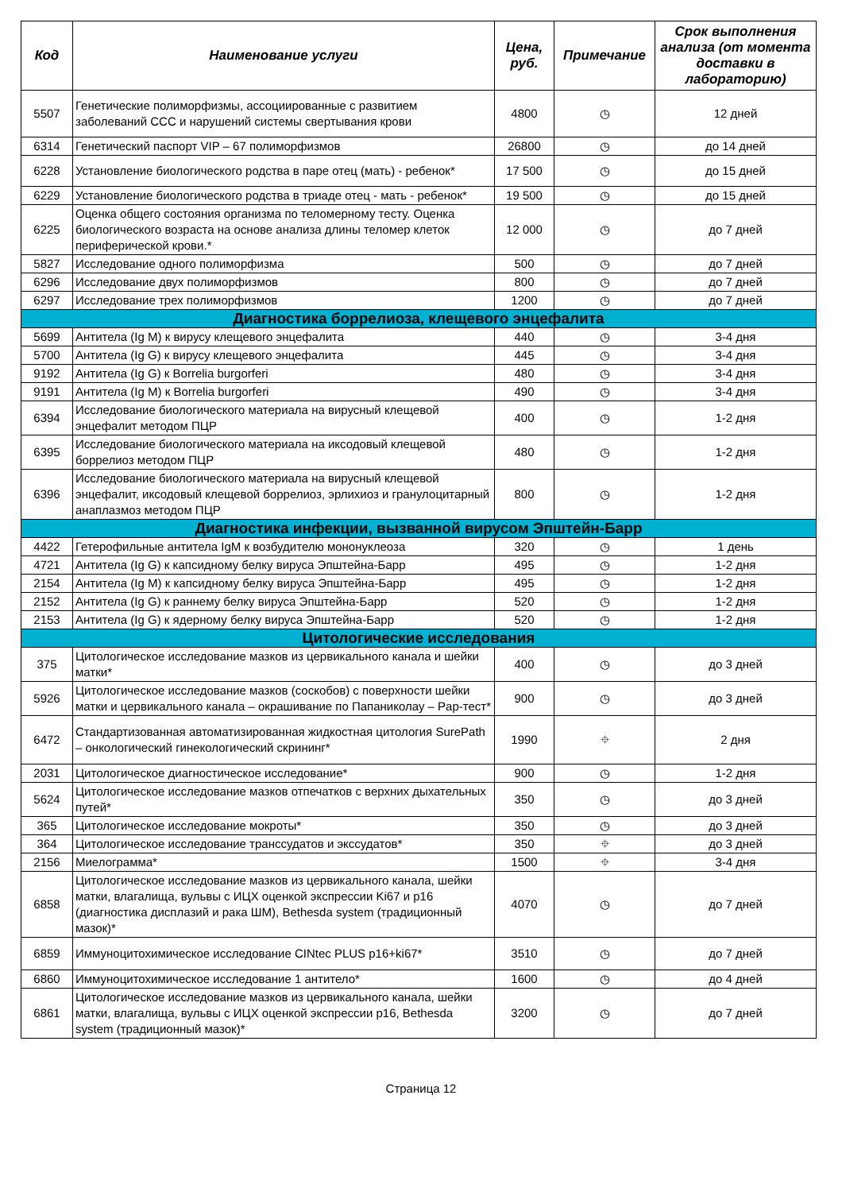| Код | Наименование услуги | Цена, руб. | Примечание | Срок выполнения анализа (от момента доставки в лабораторию) |
| --- | --- | --- | --- | --- |
| 5507 | Генетические полиморфизмы, ассоциированные с развитием заболеваний ССС и нарушений системы свертывания крови | 4800 | ◷ | 12 дней |
| 6314 | Генетический паспорт VIP – 67 полиморфизмов | 26800 | ◷ | до 14 дней |
| 6228 | Установление биологического родства в паре отец (мать) - ребенок* | 17 500 | ◷ | до 15 дней |
| 6229 | Установление биологического родства в триаде отец - мать - ребенок* | 19 500 | ◷ | до 15 дней |
| 6225 | Оценка общего состояния организма по теломерному тесту. Оценка биологического возраста на основе анализа длины теломер клеток периферической крови.* | 12 000 | ◷ | до 7 дней |
| 5827 | Исследование одного полиморфизма | 500 | ◷ | до 7 дней |
| 6296 | Исследование двух полиморфизмов | 800 | ◷ | до 7 дней |
| 6297 | Исследование трех полиморфизмов | 1200 | ◷ | до 7 дней |
| Диагностика боррелиоза, клещевого энцефалита | | | | |
| 5699 | Антитела (Ig M) к вирусу клещевого энцефалита | 440 | ◷ | 3-4 дня |
| 5700 | Антитела (Ig G) к вирусу клещевого энцефалита | 445 | ◷ | 3-4 дня |
| 9192 | Антитела (Ig G) к Borrelia burgorferi | 480 | ◷ | 3-4 дня |
| 9191 | Антитела (Ig M) к Borrelia burgorferi | 490 | ◷ | 3-4 дня |
| 6394 | Исследование биологического материала на вирусный клещевой энцефалит методом ПЦР | 400 | ◷ | 1-2 дня |
| 6395 | Исследование биологического материала на иксодовый клещевой боррелиоз методом ПЦР | 480 | ◷ | 1-2 дня |
| 6396 | Исследование биологического материала на вирусный клещевой энцефалит, иксодовый клещевой боррелиоз, эрлихиоз и гранулоцитарный анаплазмоз методом ПЦР | 800 | ◷ | 1-2 дня |
| Диагностика инфекции, вызванной вирусом Эпштейн-Барр | | | | |
| 4422 | Гетерофильные антитела IgM к возбудителю мононуклеоза | 320 | ◷ | 1 день |
| 4721 | Антитела (Ig G) к капсидному белку вируса Эпштейна-Барр | 495 | ◷ | 1-2 дня |
| 2154 | Антитела (Ig M) к капсидному белку вируса Эпштейна-Барр | 495 | ◷ | 1-2 дня |
| 2152 | Антитела (Ig G) к раннему белку вируса Эпштейна-Барр | 520 | ◷ | 1-2 дня |
| 2153 | Антитела (Ig G) к ядерному белку вируса Эпштейна-Барр | 520 | ◷ | 1-2 дня |
| Цитологические исследования | | | | |
| 375 | Цитологическое исследование мазков из цервикального канала и шейки матки* | 400 | ◷ | до 3 дней |
| 5926 | Цитологическое исследование мазков (соскобов) с поверхности шейки матки и цервикального канала – окрашивание по Папаниколау – Pap-тест* | 900 | ◷ | до 3 дней |
| 6472 | Стандартизованная автоматизированная жидкостная цитология SurePath – онкологический гинекологический скрининг* | 1990 | ⌖ | 2 дня |
| 2031 | Цитологическое диагностическое исследование* | 900 | ◷ | 1-2 дня |
| 5624 | Цитологическое исследование мазков отпечатков с верхних дыхательных путей* | 350 | ◷ | до 3 дней |
| 365 | Цитологическое исследование мокроты* | 350 | ◷ | до 3 дней |
| 364 | Цитологическое исследование транссудатов и экссудатов* | 350 | ⌖ | до 3 дней |
| 2156 | Миелограмма* | 1500 | ⌖ | 3-4 дня |
| 6858 | Цитологическое исследование мазков из цервикального канала, шейки матки, влагалища, вульвы с ИЦХ оценкой экспрессии Ki67 и p16 (диагностика дисплазий и рака ШМ), Bethesda system (традиционный мазок)* | 4070 | ◷ | до 7 дней |
| 6859 | Иммуноцитохимическое исследование CINtec PLUS p16+ki67* | 3510 | ◷ | до 7 дней |
| 6860 | Иммуноцитохимическое исследование 1 антитело* | 1600 | ◷ | до 4 дней |
| 6861 | Цитологическое исследование мазков из цервикального канала, шейки матки, влагалища, вульвы с ИЦХ оценкой экспрессии p16, Bethesda system (традиционный мазок)* | 3200 | ◷ | до 7 дней |
Страница 12